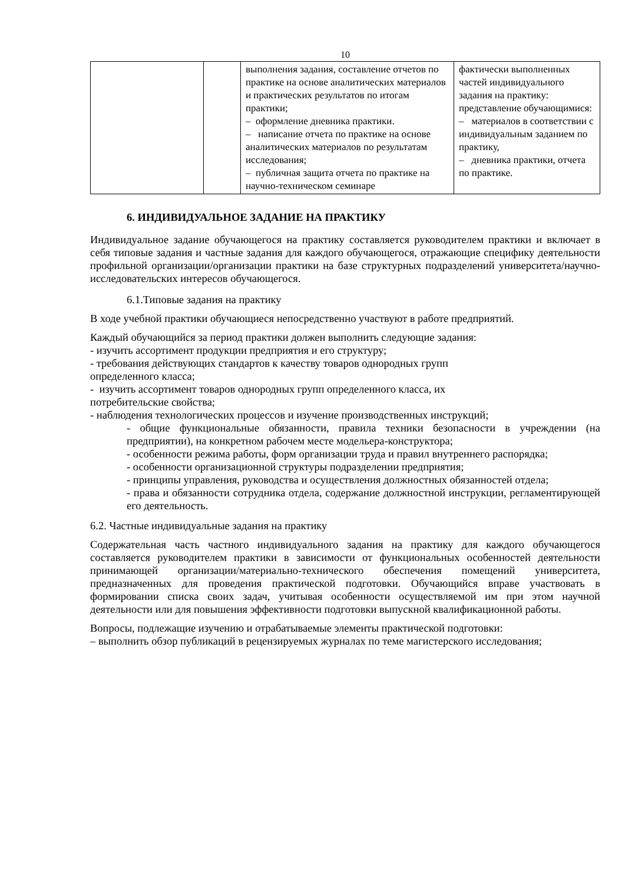10
| | | выполнения задания, составление отчетов по практике на основе аналитических материалов и практических результатов по итогам практики; – оформление дневника практики. – написание отчета по практике на основе аналитических материалов по результатам исследования; – публичная защита отчета по практике на научно-техническом семинаре | фактически выполненных частей индивидуального задания на практику: представление обучающимися: – материалов в соответствии с индивидуальным заданием по практику, – дневника практики, отчета по практике. |
6. ИНДИВИДУАЛЬНОЕ ЗАДАНИЕ НА ПРАКТИКУ
Индивидуальное задание обучающегося на практику составляется руководителем практики и включает в себя типовые задания и частные задания для каждого обучающегося, отражающие специфику деятельности профильной организации/организации практики на базе структурных подразделений университета/научно-исследовательских интересов обучающегося.
6.1.Типовые задания на практику
В ходе учебной практики обучающиеся непосредственно участвуют в работе предприятий.
Каждый обучающийся за период практики должен выполнить следующие задания:
- изучить ассортимент продукции предприятия и его структуру;
- требования действующих стандартов к качеству товаров однородных групп
определенного класса;
- изучить ассортимент товаров однородных групп определенного класса, их
потребительские свойства;
- наблюдения технологических процессов и изучение производственных инструкций;
- общие функциональные обязанности, правила техники безопасности в учреждении (на предприятии), на конкретном рабочем месте модельера-конструктора;
- особенности режима работы, форм организации труда и правил внутреннего распорядка;
- особенности организационной структуры подразделении предприятия;
- принципы управления, руководства и осуществления должностных обязанностей отдела;
- права и обязанности сотрудника отдела, содержание должностной инструкции, регламентирующей его деятельность.
6.2. Частные индивидуальные задания на практику
Содержательная часть частного индивидуального задания на практику для каждого обучающегося составляется руководителем практики в зависимости от функциональных особенностей деятельности принимающей организации/материально-технического обеспечения помещений университета, предназначенных для проведения практической подготовки. Обучающийся вправе участвовать в формировании списка своих задач, учитывая особенности осуществляемой им при этом научной деятельности или для повышения эффективности подготовки выпускной квалификационной работы.
Вопросы, подлежащие изучению и отрабатываемые элементы практической подготовки:
– выполнить обзор публикаций в рецензируемых журналах по теме магистерского исследования;